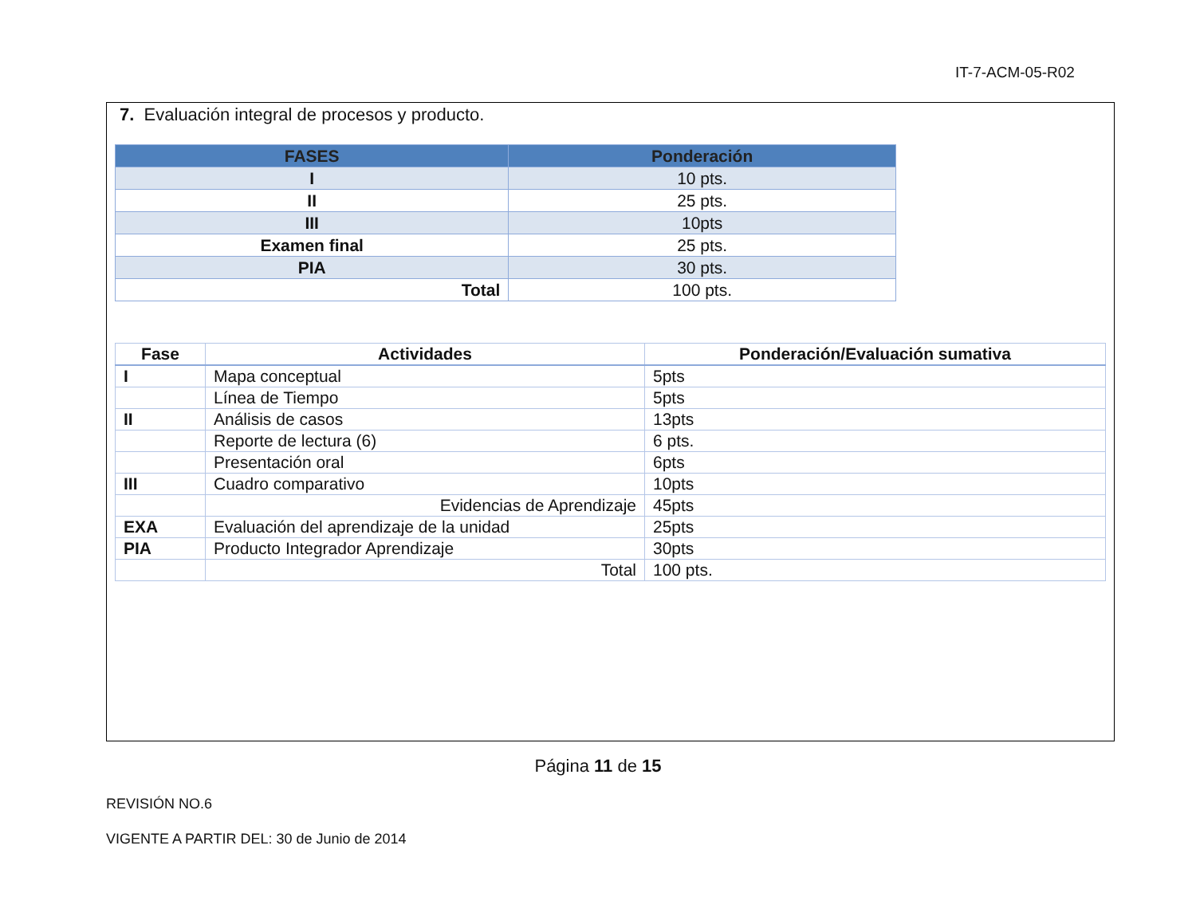IT-7-ACM-05-R02
7. Evaluación integral de procesos y producto.
| FASES | Ponderación |
| --- | --- |
| I | 10 pts. |
| II | 25 pts. |
| III | 10pts |
| Examen final | 25 pts. |
| PIA | 30 pts. |
| Total | 100 pts. |
| Fase | Actividades | Ponderación/Evaluación sumativa |
| --- | --- | --- |
| I | Mapa conceptual | 5pts |
| | Línea de Tiempo | 5pts |
| II | Análisis de casos | 13pts |
| | Reporte de lectura (6) | 6 pts. |
| | Presentación oral | 6pts |
| III | Cuadro comparativo | 10pts |
| | Evidencias de Aprendizaje | 45pts |
| EXA | Evaluación del aprendizaje de la unidad | 25pts |
| PIA | Producto Integrador Aprendizaje | 30pts |
| | Total | 100 pts. |
Página 11 de 15
REVISIÓN NO.6
VIGENTE A PARTIR DEL: 30 de Junio de 2014